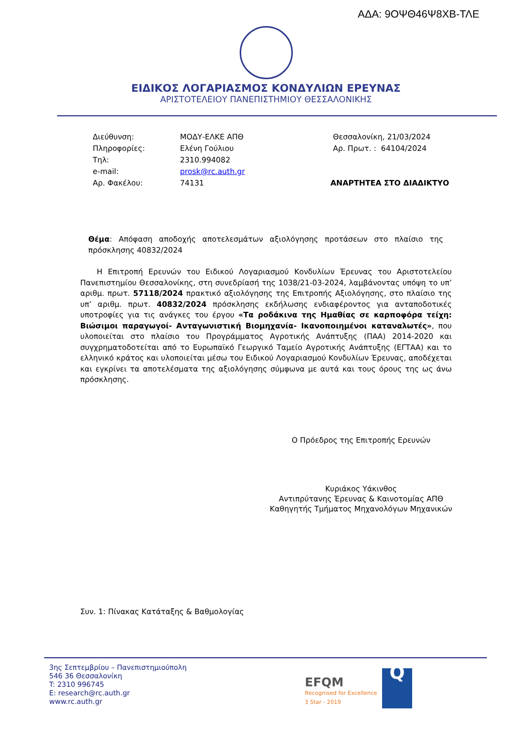ΑΔΑ: 9ΟΨΘ46Ψ8ΧΒ-ΤΛΕ
ΕΙΔΙΚΟΣ ΛΟΓΑΡΙΑΣΜΟΣ ΚΟΝΔΥΛΙΩΝ ΕΡΕΥΝΑΣ
ΑΡΙΣΤΟΤΕΛΕΙΟΥ ΠΑΝΕΠΙΣΤΗΜΙΟΥ ΘΕΣΣΑΛΟΝΙΚΗΣ
Διεύθυνση:
Πληροφορίες:
Τηλ:
e-mail:
Αρ. Φακέλου:
ΜΟΔΥ-ΕΛΚΕ ΑΠΘ
Ελένη Γούλιου
2310.994082
prosk@rc.auth.gr
74131
Θεσσαλονίκη, 21/03/2024
Αρ. Πρωτ. : 64104/2024
ΑΝΑΡΤΗΤΕΑ ΣΤΟ ΔΙΑΔΙΚΤΥΟ
Θέμα: Απόφαση αποδοχής αποτελεσμάτων αξιολόγησης προτάσεων στο πλαίσιο της πρόσκλησης 40832/2024
Η Επιτροπή Ερευνών του Ειδικού Λογαριασμού Κονδυλίων Έρευνας του Αριστοτελείου Πανεπιστημίου Θεσσαλονίκης, στη συνεδρίασή της 1038/21-03-2024, λαμβάνοντας υπόψη το υπ’ αριθμ. πρωτ. 57118/2024 πρακτικό αξιολόγησης της Επιτροπής Αξιολόγησης, στο πλαίσιο της υπ’ αριθμ. πρωτ. 40832/2024 πρόσκλησης εκδήλωσης ενδιαφέροντος για ανταποδοτικές υποτροφίες για τις ανάγκες του έργου «Τα ροδάκινα της Ημαθίας σε καρποφόρα τείχη: Βιώσιμοι παραγωγοί- Ανταγωνιστική Βιομηχανία- Ικανοποιημένοι καταναλωτές», που υλοποιείται στο πλαίσιο του Προγράμματος Αγροτικής Ανάπτυξης (ΠΑΑ) 2014-2020 και συγχρηματοδοτείται από το Ευρωπαϊκό Γεωργικό Ταμείο Αγροτικής Ανάπτυξης (ΕΓΤΑΑ) και το ελληνικό κράτος και υλοποιείται μέσω του Ειδικού Λογαριασμού Κονδυλίων Έρευνας, αποδέχεται και εγκρίνει τα αποτελέσματα της αξιολόγησης σύμφωνα με αυτά και τους όρους της ως άνω πρόσκλησης.
Ο Πρόεδρος της Επιτροπής Ερευνών
Κυριάκος Υάκινθος
Αντιπρύτανης Έρευνας & Καινοτομίας ΑΠΘ
Καθηγητής Τμήματος Μηχανολόγων Μηχανικών
Συν. 1: Πίνακας Κατάταξης & Βαθμολογίας
3ης Σεπτεμβρίου – Πανεπιστημιούπολη
546 36 Θεσσαλονίκη
T: 2310 996745
E: research@rc.auth.gr
www.rc.auth.gr
EFQM
Recognised for Excellence
3 Star - 2019
Q